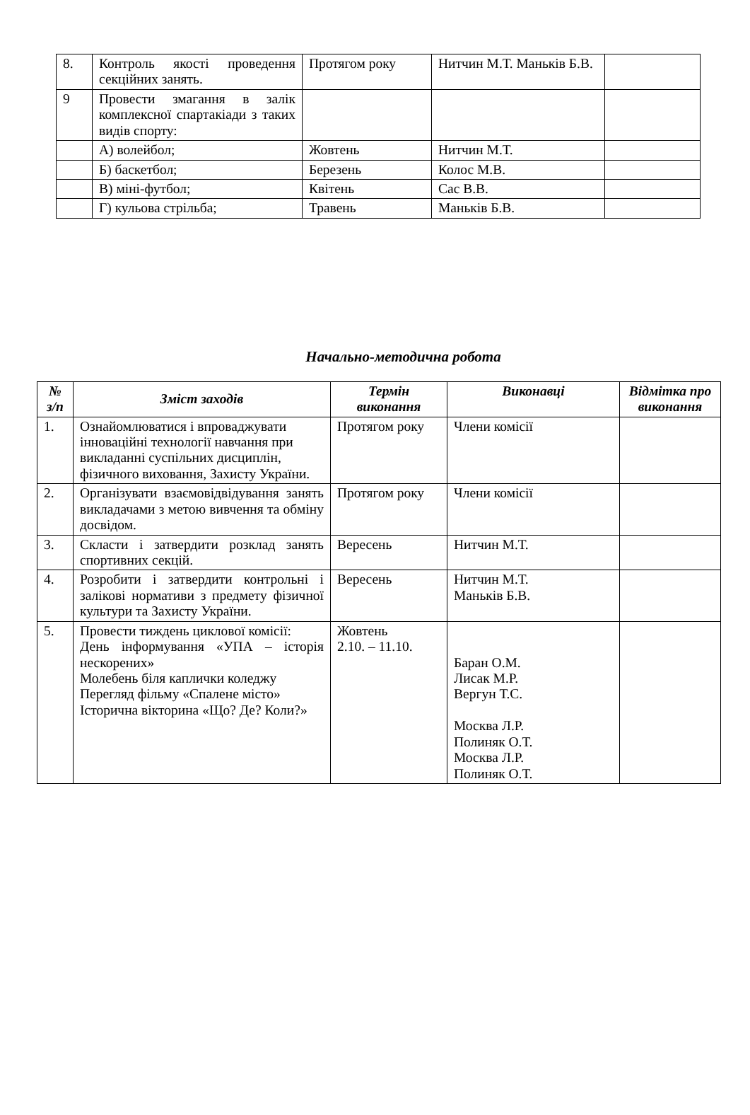| 8. | Контроль якості проведення секційних занять. | Протягом року | Нитчин М.Т. Маньків Б.В. | |
| 9 | Провести змагання в залік комплексної спартакіади з таких видів спорту: | | | |
| | А) волейбол; | Жовтень | Нитчин М.Т. | |
| | Б) баскетбол; | Березень | Колос М.В. | |
| | В) міні-футбол; | Квітень | Сас В.В. | |
| | Г) кульова стрільба; | Травень | Маньків Б.В. | |
Начально-методична робота
| № з/п | Зміст заходів | Термін виконання | Виконавці | Відмітка про виконання |
| --- | --- | --- | --- | --- |
| 1. | Ознайомлюватися і впроваджувати інноваційні технології навчання при викладанні суспільних дисциплін, фізичного виховання, Захисту України. | Протягом року | Члени комісії | |
| 2. | Організувати взаємовідвідування занять викладачами з метою вивчення та обміну досвідом. | Протягом року | Члени комісії | |
| 3. | Скласти і затвердити розклад занять спортивних секцій. | Вересень | Нитчин М.Т. | |
| 4. | Розробити і затвердити контрольні і залікові нормативи з предмету фізичної культури та Захисту України. | Вересень | Нитчин М.Т. Маньків Б.В. | |
| 5. | Провести тиждень циклової комісії: День інформування «УПА – історія нескорених» Молебень біля каплички коледжу Перегляд фільму «Спалене місто» Історична вікторина «Що? Де? Коли?» | Жовтень 2.10. – 11.10. | Баран О.М. Лисак М.Р. Вергун Т.С. Москва Л.Р. Полиняк О.Т. Москва Л.Р. Полиняк О.Т. | |